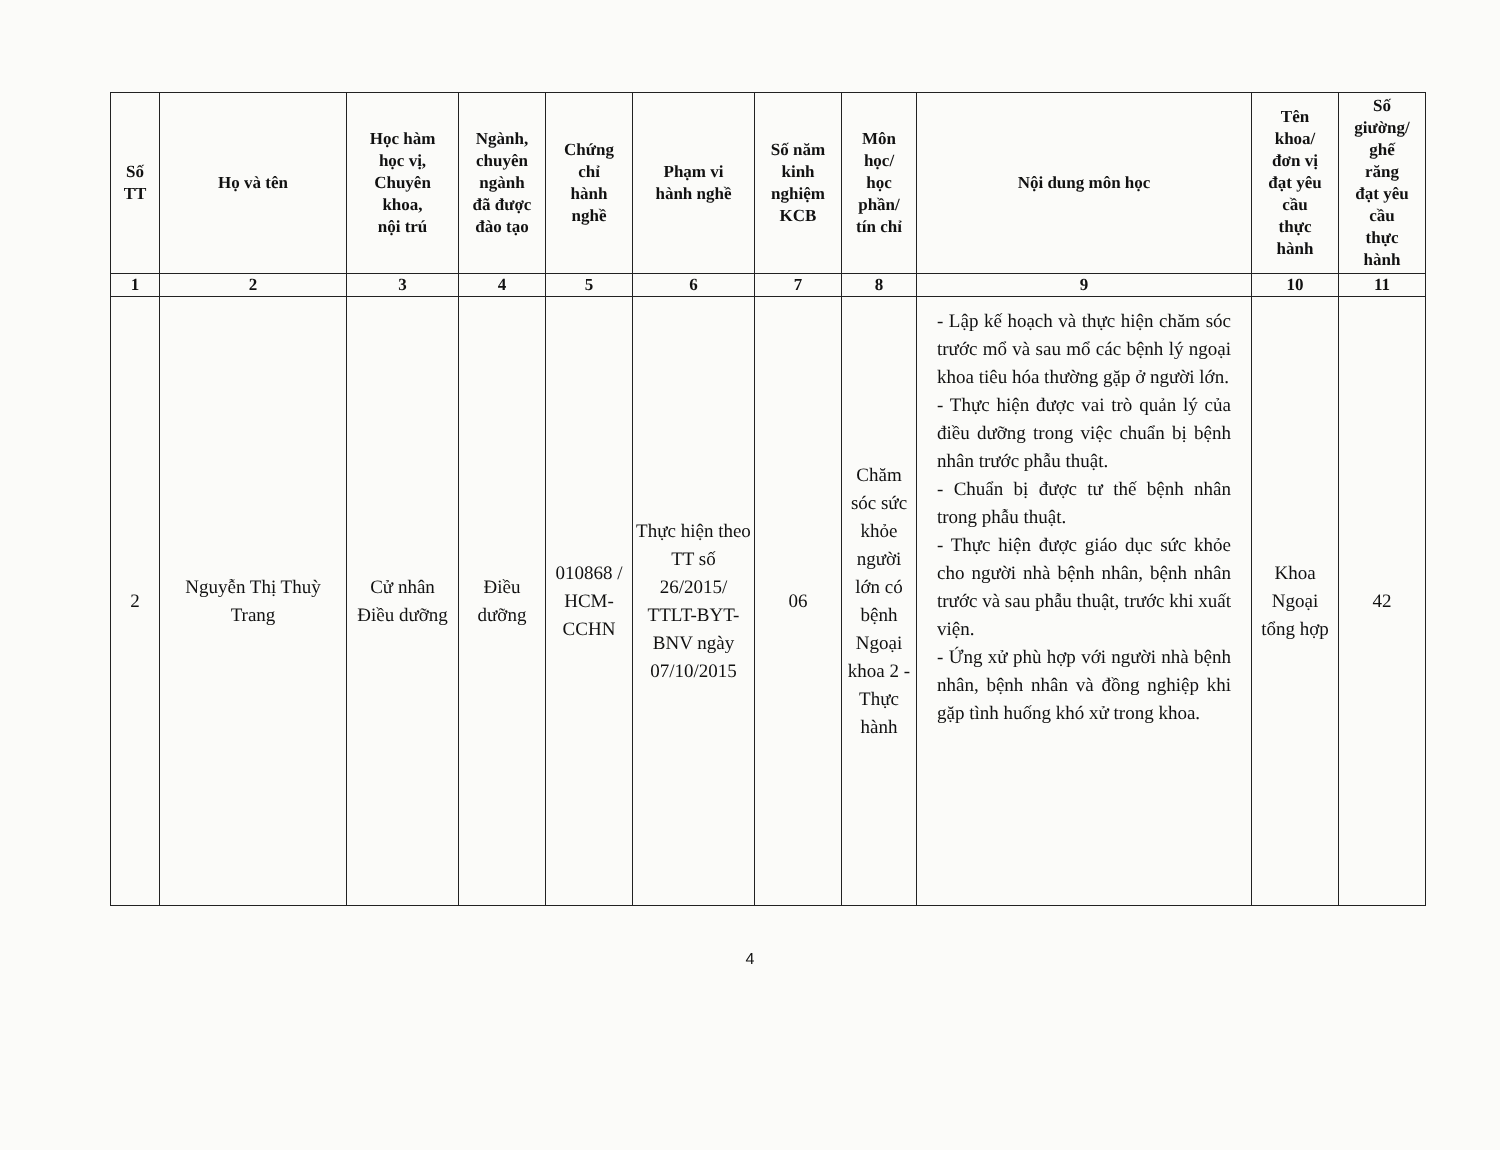| Số TT | Họ và tên | Học hàm học vị, Chuyên khoa, nội trú | Ngành, chuyên ngành đã được đào tạo | Chứng chỉ hành nghề | Phạm vi hành nghề | Số năm kinh nghiệm KCB | Môn học/ học phần/ tín chỉ | Nội dung môn học | Tên khoa/ đơn vị đạt yêu cầu thực hành | Số giường/ ghế răng đạt yêu cầu thực hành |
| --- | --- | --- | --- | --- | --- | --- | --- | --- | --- | --- |
| 1 | 2 | 3 | 4 | 5 | 6 | 7 | 8 | 9 | 10 | 11 |
| 2 | Nguyễn Thị Thuỳ Trang | Cử nhân Điều dưỡng | Điều dưỡng | 010868 / HCM-CCHN | Thực hiện theo TT số 26/2015/ TTLT-BYT-BNV ngày 07/10/2015 | 06 | Chăm sóc sức khỏe người lớn có bệnh Ngoại khoa 2 - Thực hành | - Lập kế hoạch và thực hiện chăm sóc trước mổ và sau mổ các bệnh lý ngoại khoa tiêu hóa thường gặp ở người lớn. - Thực hiện được vai trò quản lý của điều dưỡng trong việc chuẩn bị bệnh nhân trước phẫu thuật. - Chuẩn bị được tư thế bệnh nhân trong phẫu thuật. - Thực hiện được giáo dục sức khỏe cho người nhà bệnh nhân, bệnh nhân trước và sau phẫu thuật, trước khi xuất viện. - Ứng xử phù hợp với người nhà bệnh nhân, bệnh nhân và đồng nghiệp khi gặp tình huống khó xử trong khoa. | Khoa Ngoại tổng hợp | 42 |
4